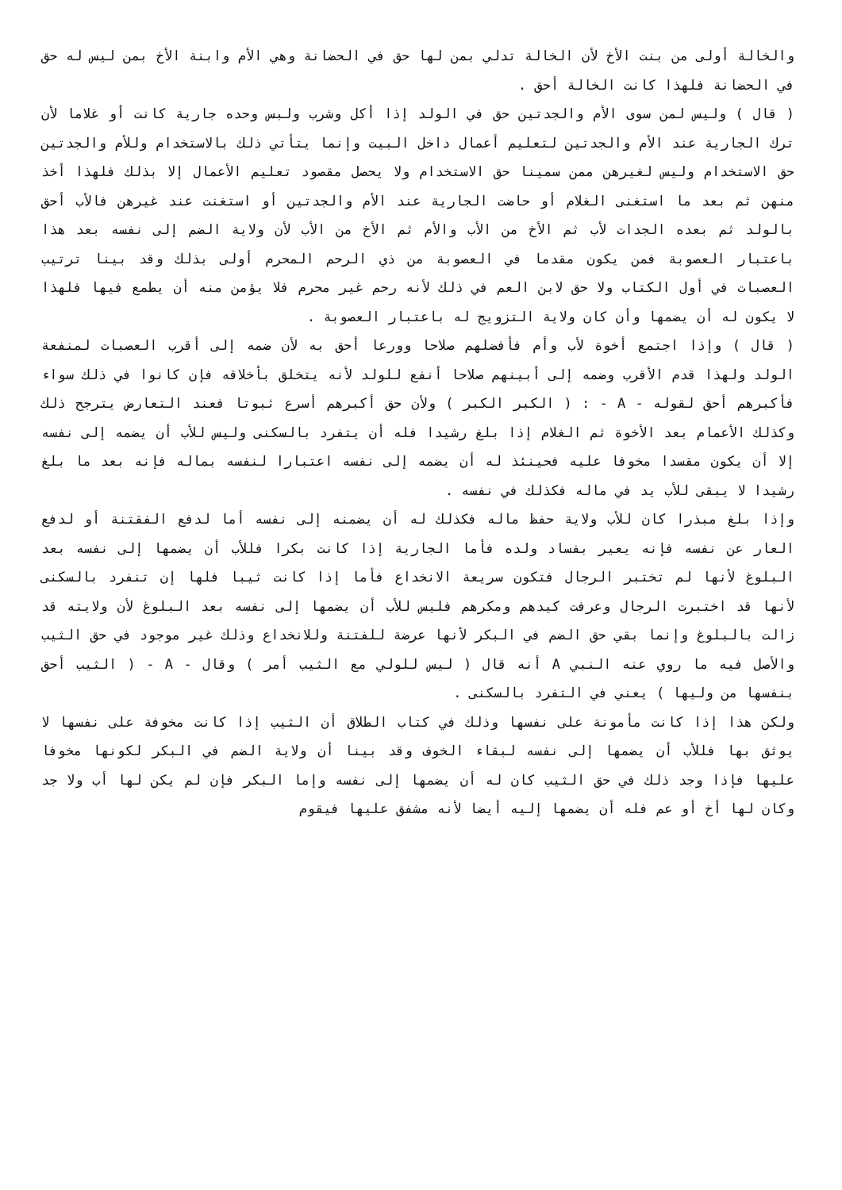والخالة أولى من بنت الأخ لأن الخالة تدلي بمن لها حق في الحضانة وهي الأم وابنة الأخ بمن ليس له حق في الحضانة فلهذا كانت الخالة أحق .
( قال ) وليس لمن سوى الأم والجدتين حق في الولد إذا أكل وشرب ولبس وحده جارية كانت أو غلاما لأن ترك الجارية عند الأم والجدتين لتعليم أعمال داخل البيت وإنما يتأتي ذلك بالاستخدام وللأم والجدتين حق الاستخدام وليس لغيرهن ممن سمينا حق الاستخدام ولا يحصل مقصود تعليم الأعمال إلا بذلك فلهذا أخذ منهن ثم بعد ما استغنى الغلام أو حاضت الجارية عند الأم والجدتين أو استغنت عند غيرهن فالأب أحق بالولد ثم بعده الجدات لأب ثم الأخ من الأب والأم ثم الأخ من الأب لأن ولاية الضم إلى نفسه بعد هذا باعتبار العصوبة فمن يكون مقدما في العصوبة من ذي الرحم المحرم أولى بذلك وقد بينا ترتيب العصبات في أول الكتاب ولا حق لابن العم في ذلك لأنه رحم غير محرم فلا يؤمن منه أن يطمع فيها فلهذا لا يكون له أن يضمها وأن كان ولاية التزويج له باعتبار العصوبة .
( قال ) وإذا اجتمع أخوة لأب وأم فأفضلهم صلاحا وورعا أحق به لأن ضمه إلى أقرب العصبات لمنفعة الولد ولهذا قدم الأقرب وضمه إلى أبينهم صلاحا أنفع للولد لأنه يتخلق بأخلاقه فإن كانوا في ذلك سواء فأكبرهم أحق لقوله - A - : ( الكبر الكبر ) ولأن حق أكبرهم أسرع ثبوتا فعند التعارض يترجح ذلك وكذلك الأعمام بعد الأخوة ثم الغلام إذا بلغ رشيدا فله أن يتفرد بالسكنى وليس للأب أن يضمه إلى نفسه إلا أن يكون مقسدا مخوفا عليه فحينئذ له أن يضمه إلى نفسه اعتبارا لنفسه بماله فإنه بعد ما بلغ رشيدا لا يبقى للأب يد في ماله فكذلك في نفسه .
وإذا بلغ مبذرا كان للأب ولاية حفظ ماله فكذلك له أن يضمنه إلى نفسه أما لدفع الفقتنة أو لدفع العار عن نفسه فإنه يعير بفساد ولده فأما الجارية إذا كانت بكرا فللأب أن يضمها إلى نفسه بعد البلوغ لأنها لم تختبر الرجال فتكون سريعة الانخداع فأما إذا كانت ثيبا فلها إن تنفرد بالسكنى لأنها قد اختبرت الرجال وعرفت كيدهم ومكرهم فليس للأب أن يضمها إلى نفسه بعد البلوغ لأن ولايته قد زالت بالبلوغ وإنما بقي حق الضم في البكر لأنها عرضة للفتنة وللانخداع وذلك غير موجود في حق الثيب والأصل فيه ما روي عنه النبي A أنه قال ( ليس للولي مع الثيب أمر ) وقال - A - ( الثيب أحق بنفسها من وليها ) يعني في التفرد بالسكنى .
ولكن هذا إذا كانت مأمونة على نفسها وذلك في كتاب الطلاق أن الثيب إذا كانت مخوفة على نفسها لا يوثق بها فللأب أن يضمها إلى نفسه لبقاء الخوف وقد بينا أن ولاية الضم في البكر لكونها مخوفا عليها فإذا وجد ذلك في حق الثيب كان له أن يضمها إلى نفسه وإما البكر فإن لم يكن لها أب ولا جد وكان لها أخ أو عم فله أن يضمها إليه أيضا لأنه مشفق عليها فيقوم